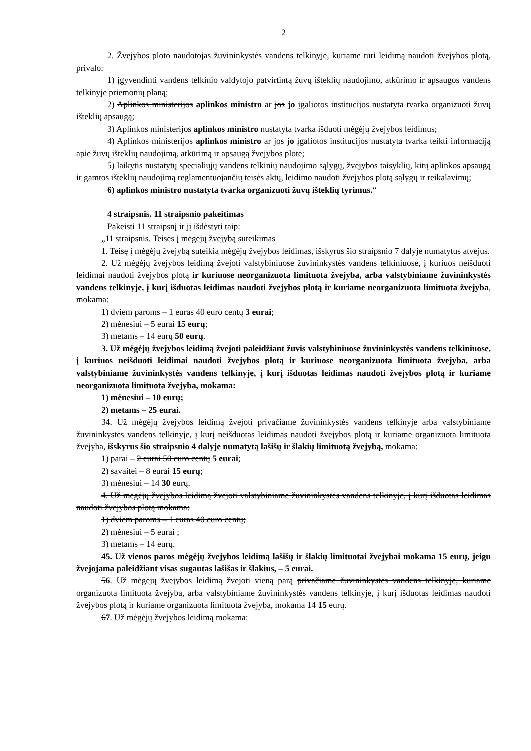2
2. Žvejybos ploto naudotojas žuvininkystės vandens telkinyje, kuriame turi leidimą naudoti žvejybos plotą, privalo:
1) įgyvendinti vandens telkinio valdytojo patvirtintą žuvų išteklių naudojimo, atkūrimo ir apsaugos vandens telkinyje priemonių planą;
2) Aplinkos ministerijos aplinkos ministro ar jos jo įgaliotos institucijos nustatyta tvarka organizuoti žuvų išteklių apsaugą;
3) Aplinkos ministerijos aplinkos ministro nustatyta tvarka išduoti mėgėjų žvejybos leidimus;
4) Aplinkos ministerijos aplinkos ministro ar jos jo įgaliotos institucijos nustatyta tvarka teikti informaciją apie žuvų išteklių naudojimą, atkūrimą ir apsaugą žvejybos plote;
5) laikytis nustatytų specialiųjų vandens telkinių naudojimo sąlygų, žvejybos taisyklių, kitų aplinkos apsaugą ir gamtos išteklių naudojimą reglamentuojančių teisės aktų, leidimo naudoti žvejybos plotą sąlygų ir reikalavimų;
6) aplinkos ministro nustatyta tvarka organizuoti žuvų išteklių tyrimus.“
4 straipsnis. 11 straipsnio pakeitimas
Pakeisti 11 straipsnį ir jį išdėstyti taip:
„11 straipsnis. Teisės į mėgėjų žvejybą suteikimas
1. Teisę į mėgėjų žvejybą suteikia mėgėjų žvejybos leidimas, išskyrus šio straipsnio 7 dalyje numatytus atvejus.
2. Už mėgėjų žvejybos leidimą žvejoti valstybiniuose žuvininkystės vandens telkiniuose, į kuriuos neišduoti leidimai naudoti žvejybos plotą ir kuriuose neorganizuota limituota žvejyba, arba valstybiniame žuvininkystės vandens telkinyje, į kurį išduotas leidimas naudoti žvejybos plotą ir kuriame neorganizuota limituota žvejyba, mokama:
1) dviem paroms – 1 euras 40 euro centų 3 eurai;
2) mėnesiui – 5 eurai 15 eurų;
3) metams – 14 eurų 50 eurų.
3. Už mėgėjų žvejybos leidimą žvejoti paleidžiant žuvis valstybiniuose žuvininkystės vandens telkiniuose, į kuriuos neišduoti leidimai naudoti žvejybos plotą ir kuriuose neorganizuota limituota žvejyba, arba valstybiniame žuvininkystės vandens telkinyje, į kurį išduotas leidimas naudoti žvejybos plotą ir kuriame neorganizuota limituota žvejyba, mokama:
1) mėnesiui – 10 eurų;
2) metams – 25 eurai.
34. Už mėgėjų žvejybos leidimą žvejoti privačiame žuvininkystės vandens telkinyje arba valstybiniame žuvininkystės vandens telkinyje, į kurį neišduotas leidimas naudoti žvejybos plotą ir kuriame organizuota limituota žvejyba, išskyrus šio straipsnio 4 dalyje numatytą lašišų ir šlakių limituotą žvejybą, mokama:
1) parai – 2 eurai 50 euro centų 5 eurai;
2) savaitei – 8 eurai 15 eurų;
3) mėnesiui – 14 30 eurų.
4. Už mėgėjų žvejybos leidimą žvejoti valstybiniame žuvininkystės vandens telkinyje, į kurį išduotas leidimas naudoti žvejybos plotą mokama:
1) dviem paroms – 1 euras 40 euro centų;
2) mėnesiui – 5 eurai ;
3) metams – 14 eurų.
45. Už vienos paros mėgėjų žvejybos leidimą lašišų ir šlakių limituotai žvejybai mokama 15 eurų, jeigu žvejojama paleidžiant visas sugautas lašišas ir šlakius, – 5 eurai.
56. Už mėgėjų žvejybos leidimą žvejoti vieną parą privačiame žuvininkystės vandens telkinyje, kuriame organizuota limituota žvejyba, arba valstybiniame žuvininkystės vandens telkinyje, į kurį išduotas leidimas naudoti žvejybos plotą ir kuriame organizuota limituota žvejyba, mokama 14 15 eurų.
67. Už mėgėjų žvejybos leidimą mokama: